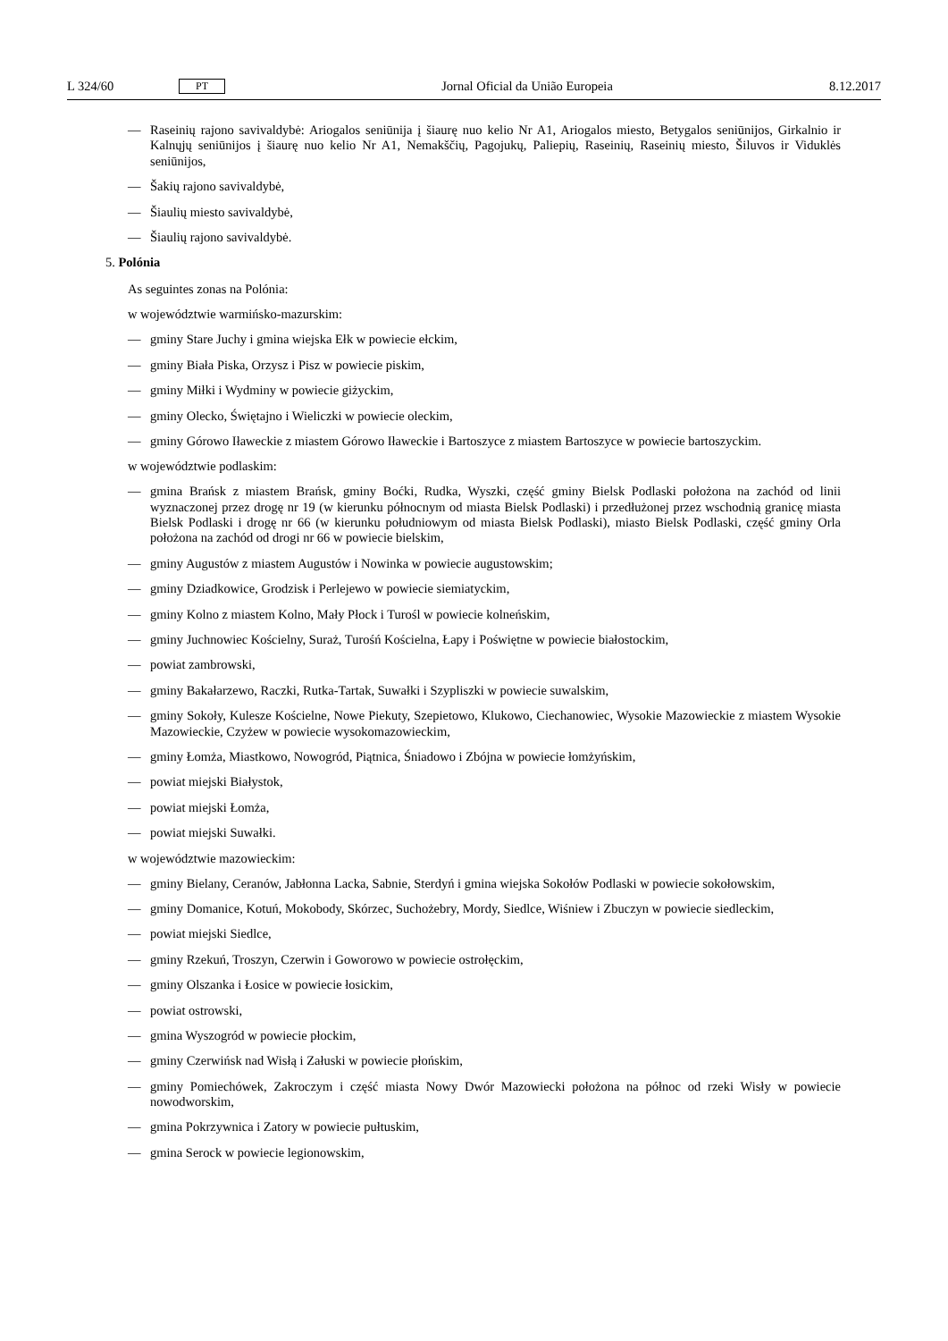L 324/60 PT Jornal Oficial da União Europeia 8.12.2017
— Raseinių rajono savivaldybė: Ariogalos seniūnija į šiaurę nuo kelio Nr A1, Ariogalos miesto, Betygalos seniūnijos, Girkalnio ir Kalnųjų seniūnijos į šiaurę nuo kelio Nr A1, Nemakščių, Pagojukų, Paliepių, Raseinių, Raseinių miesto, Šiluvos ir Viduklės seniūnijos,
— Šakių rajono savivaldybė,
— Šiaulių miesto savivaldybė,
— Šiaulių rajono savivaldybė.
5. Polónia
As seguintes zonas na Polónia:
w województwie warmińsko-mazurskim:
— gminy Stare Juchy i gmina wiejska Ełk w powiecie ełckim,
— gminy Biała Piska, Orzysz i Pisz w powiecie piskim,
— gminy Miłki i Wydminy w powiecie giżyckim,
— gminy Olecko, Świętajno i Wieliczki w powiecie oleckim,
— gminy Górowo Iławeckie z miastem Górowo Iławeckie i Bartoszyce z miastem Bartoszyce w powiecie bartoszyckim.
w województwie podlaskim:
— gmina Brańsk z miastem Brańsk, gminy Boćki, Rudka, Wyszki, część gminy Bielsk Podlaski położona na zachód od linii wyznaczonej przez drogę nr 19 (w kierunku północnym od miasta Bielsk Podlaski) i przedłużonej przez wschodnią granicę miasta Bielsk Podlaski i drogę nr 66 (w kierunku południowym od miasta Bielsk Podlaski), miasto Bielsk Podlaski, część gminy Orla położona na zachód od drogi nr 66 w powiecie bielskim,
— gminy Augustów z miastem Augustów i Nowinka w powiecie augustowskim;
— gminy Dziadkowice, Grodzisk i Perlejewo w powiecie siemiatyckim,
— gminy Kolno z miastem Kolno, Mały Płock i Turośl w powiecie kolneńskim,
— gminy Juchnowiec Kościelny, Suraż, Turośń Kościelna, Łapy i Poświętne w powiecie białostockim,
— powiat zambrowski,
— gminy Bakałarzewo, Raczki, Rutka-Tartak, Suwałki i Szypliszki w powiecie suwalskim,
— gminy Sokoły, Kulesze Kościelne, Nowe Piekuty, Szepietowo, Klukowo, Ciechanowiec, Wysokie Mazowieckie z miastem Wysokie Mazowieckie, Czyżew w powiecie wysokomazowieckim,
— gminy Łomża, Miastkowo, Nowogród, Piątnica, Śniadowo i Zbójna w powiecie łomżyńskim,
— powiat miejski Białystok,
— powiat miejski Łomża,
— powiat miejski Suwałki.
w województwie mazowieckim:
— gminy Bielany, Ceranów, Jabłonna Lacka, Sabnie, Sterdyń i gmina wiejska Sokołów Podlaski w powiecie sokołowskim,
— gminy Domanice, Kotuń, Mokobody, Skórzec, Suchożebry, Mordy, Siedlce, Wiśniew i Zbuczyn w powiecie siedleckim,
— powiat miejski Siedlce,
— gminy Rzekuń, Troszyn, Czerwin i Goworowo w powiecie ostrołęckim,
— gminy Olszanka i Łosice w powiecie łosickim,
— powiat ostrowski,
— gmina Wyszogród w powiecie płockim,
— gminy Czerwińsk nad Wisłą i Załuski w powiecie płońskim,
— gminy Pomiechówek, Zakroczym i część miasta Nowy Dwór Mazowiecki położona na północ od rzeki Wisły w powiecie nowodworskim,
— gmina Pokrzywnica i Zatory w powiecie pułtuskim,
— gmina Serock w powiecie legionowskim,